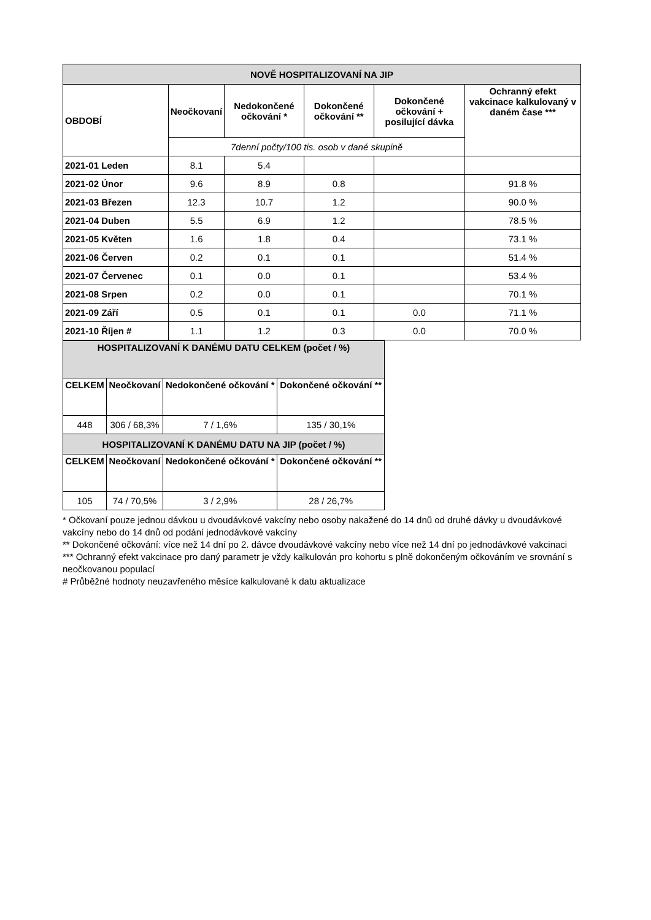| NOVĚ HOSPITALIZOVANÍ NA JIP | | | | | |
| --- | --- | --- | --- | --- | --- |
| OBDOBÍ | Neočkovaní | Nedokončené očkování * | Dokončené očkování ** | Dokončené očkování + posilující dávka | Ochranný efekt vakcinace kalkulovaný v daném čase *** |
| | 7denní počty/100 tis. osob v dané skupině | | | | |
| 2021-01 Leden | 8.1 | 5.4 | | | |
| 2021-02 Únor | 9.6 | 8.9 | 0.8 | | 91.8 % |
| 2021-03 Březen | 12.3 | 10.7 | 1.2 | | 90.0 % |
| 2021-04 Duben | 5.5 | 6.9 | 1.2 | | 78.5 % |
| 2021-05 Květen | 1.6 | 1.8 | 0.4 | | 73.1 % |
| 2021-06 Červen | 0.2 | 0.1 | 0.1 | | 51.4 % |
| 2021-07 Červenec | 0.1 | 0.0 | 0.1 | | 53.4 % |
| 2021-08 Srpen | 0.2 | 0.0 | 0.1 | | 70.1 % |
| 2021-09 Září | 0.5 | 0.1 | 0.1 | 0.0 | 71.1 % |
| 2021-10 Říjen # | 1.1 | 1.2 | 0.3 | 0.0 | 70.0 % |
| HOSPITALIZOVANÍ K DANÉMU DATU CELKEM (počet / %) | | | |
| --- | --- | --- | --- |
| CELKEM | Neočkovaní | Nedokončené očkování * | Dokončené očkování ** |
| 448 | 306 / 68,3% | 7 / 1,6% | 135 / 30,1% |
| HOSPITALIZOVANÍ K DANÉMU DATU NA JIP (počet / %) | | | |
| CELKEM | Neočkovaní | Nedokončené očkování * | Dokončené očkování ** |
| 105 | 74 / 70,5% | 3 / 2,9% | 28 / 26,7% |
* Očkovaní pouze jednou dávkou u dvoudávkové vakcíny nebo osoby nakažené do 14 dnů od druhé dávky u dvoudávkové vakcíny nebo do 14 dnů od podání jednodávkové vakcíny
** Dokončené očkování: více než 14 dní po 2. dávce dvoudávkové vakcíny nebo více než 14 dní po jednodávkové vakcinaci
*** Ochranný efekt vakcinace pro daný parametr je vždy kalkulován pro kohortu s plně dokončeným očkováním ve srovnání s neočkovanou populací
# Průběžné hodnoty neuzavřeného měsíce kalkulované k datu aktualizace